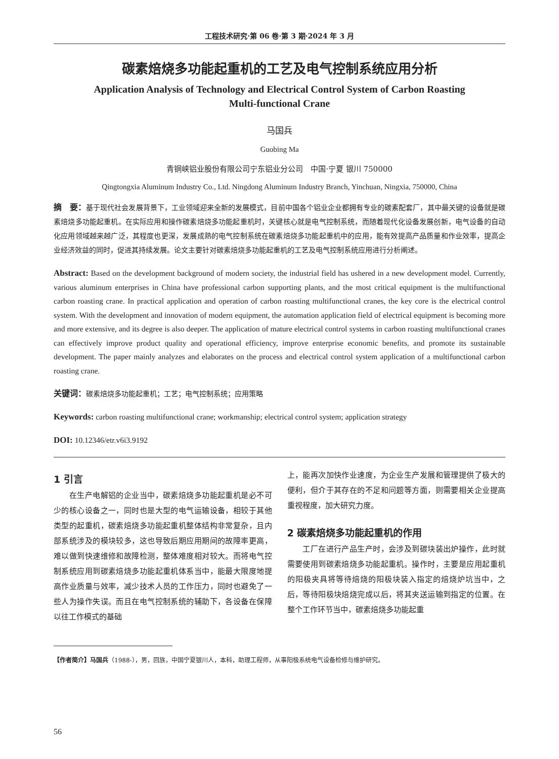工程技术研究·第 06 卷·第 3 期·2024 年 3 月
碳素焙烧多功能起重机的工艺及电气控制系统应用分析
Application Analysis of Technology and Electrical Control System of Carbon Roasting
Multi-functional Crane
马国兵
Guobing Ma
青铜峡铝业股份有限公司宁东铝业分公司　中国·宁夏 银川 750000
Qingtongxia Aluminum Industry Co., Ltd. Ningdong Aluminum Industry Branch, Yinchuan, Ningxia, 750000, China
摘　要：基于现代社会发展背景下，工业领域迎来全新的发展模式，目前中国各个铝业企业都拥有专业的碳素配套厂，其中最关键的设备就是碳素焙烧多功能起重机。在实际应用和操作碳素焙烧多功能起重机时，关键核心就是电气控制系统，而随着现代化设备发展创新，电气设备的自动化应用领域越来越广泛，其程度也更深，发展成熟的电气控制系统在碳素焙烧多功能起重机中的应用，能有效提高产品质量和作业效率，提高企业经济效益的同时，促进其持续发展。论文主要针对碳素焙烧多功能起重机的工艺及电气控制系统应用进行分析阐述。
Abstract: Based on the development background of modern society, the industrial field has ushered in a new development model. Currently, various aluminum enterprises in China have professional carbon supporting plants, and the most critical equipment is the multifunctional carbon roasting crane. In practical application and operation of carbon roasting multifunctional cranes, the key core is the electrical control system. With the development and innovation of modern equipment, the automation application field of electrical equipment is becoming more and more extensive, and its degree is also deeper. The application of mature electrical control systems in carbon roasting multifunctional cranes can effectively improve product quality and operational efficiency, improve enterprise economic benefits, and promote its sustainable development. The paper mainly analyzes and elaborates on the process and electrical control system application of a multifunctional carbon roasting crane.
关键词：碳素焙烧多功能起重机；工艺；电气控制系统；应用策略
Keywords: carbon roasting multifunctional crane; workmanship; electrical control system; application strategy
DOI: 10.12346/etr.v6i3.9192
1 引言
　　在生产电解铝的企业当中，碳素焙烧多功能起重机是必不可少的核心设备之一，同时也是大型的电气运输设备，相较于其他类型的起重机，碳素焙烧多功能起重机整体结构非常复杂，且内部系统涉及的模块较多，这也导致后期应用期间的故障率更高，难以做到快速维修和故障检测，整体难度相对较大。而将电气控制系统应用到碳素焙烧多功能起重机体系当中，能最大限度地提高作业质量与效率，减少技术人员的工作压力，同时也避免了一些人为操作失误。而且在电气控制系统的辅助下，各设备在保障以往工作模式的基础
上，能再次加快作业速度，为企业生产发展和管理提供了极大的便利，但介于其存在的不足和问题等方面，则需要相关企业提高重视程度，加大研究力度。
2 碳素焙烧多功能起重机的作用
　　工厂在进行产品生产时，会涉及到碳块装出炉操作，此时就需要使用到碳素焙烧多功能起重机。操作时，主要是应用起重机的阳极夹具将等待焙烧的阳极块装入指定的焙烧炉坑当中，之后，等待阳极块焙烧完成以后，将其夹送运输到指定的位置。在整个工作环节当中，碳素焙烧多功能起重
【作者简介】马国兵（1988-），男，回族，中国宁夏银川人，本科，助理工程师，从事阳极系统电气设备检修与维护研究。
56